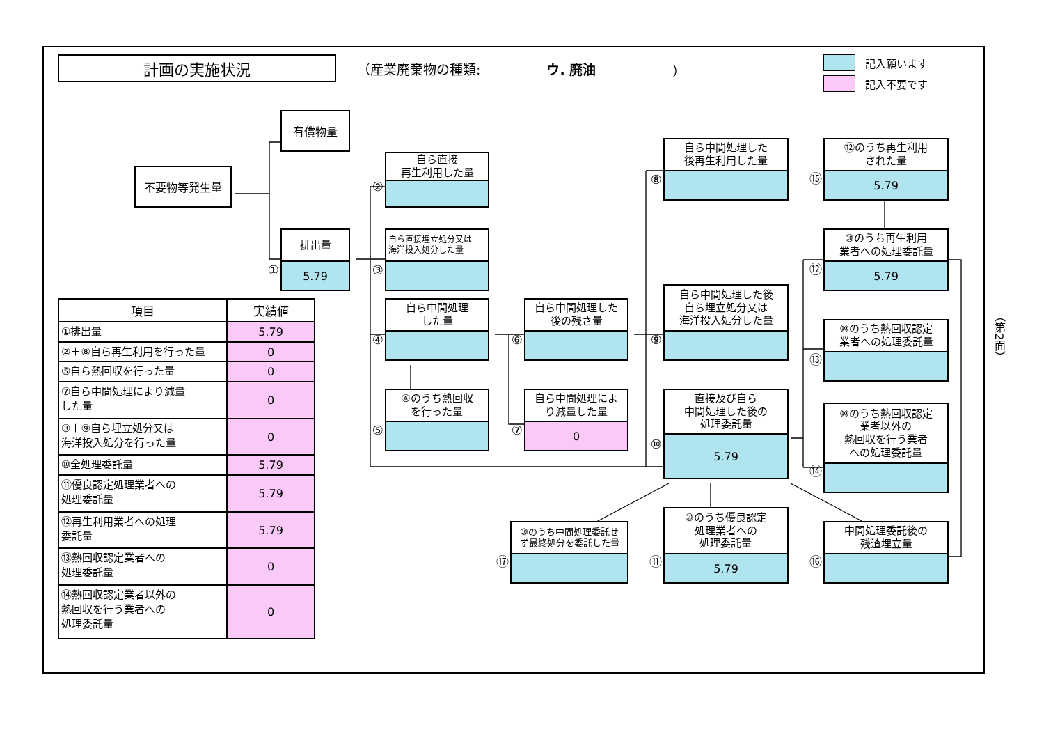計画の実施状況
（産業廃棄物の種類: ウ. 廃油 ）
記入願います
記入不要です
不要物等発生量
有償物量
①
排出量
5.79
②
自ら直接
再生利用した量
③
自ら直接埋立処分又は
海洋投入処分した量
④
自ら中間処理
した量
⑤
④のうち熱回収
を行った量
⑥
自ら中間処理した
後の残さ量
⑦
自ら中間処理によ
り減量した量
0
⑰
⑩のうち中間処理委託せ
ず最終処分を委託した量
⑧
自ら中間処理した
後再生利用した量
⑨
自ら中間処理した後
自ら埋立処分又は
海洋投入処分した量
⑩
直接及び自ら
中間処理した後の
処理委託量
5.79
⑪
⑩のうち優良認定
処理業者への
処理委託量
5.79
⑮
⑫のうち再生利用
された量
5.79
⑫
⑩のうち再生利用
業者への処理委託量
5.79
⑬
⑩のうち熱回収認定
業者への処理委託量
⑭
⑩のうち熱回収認定
業者以外の
熱回収を行う業者
への処理委託量
⑯
中間処理委託後の
残渣埋立量
| 項目 | 実績値 |
| --- | --- |
| ①排出量 | 5.79 |
| ②＋⑧自ら再生利用を行った量 | 0 |
| ⑤自ら熱回収を行った量 | 0 |
| ⑦自ら中間処理により減量 した量 | 0 |
| ③＋⑨自ら埋立処分又は 海洋投入処分を行った量 | 0 |
| ⑩全処理委託量 | 5.79 |
| ⑪優良認定処理業者への 処理委託量 | 5.79 |
| ⑫再生利用業者への処理 委託量 | 5.79 |
| ⑬熱回収認定業者への 処理委託量 | 0 |
| ⑭熱回収認定業者以外の 熱回収を行う業者への 処理委託量 | 0 |
（第2面）